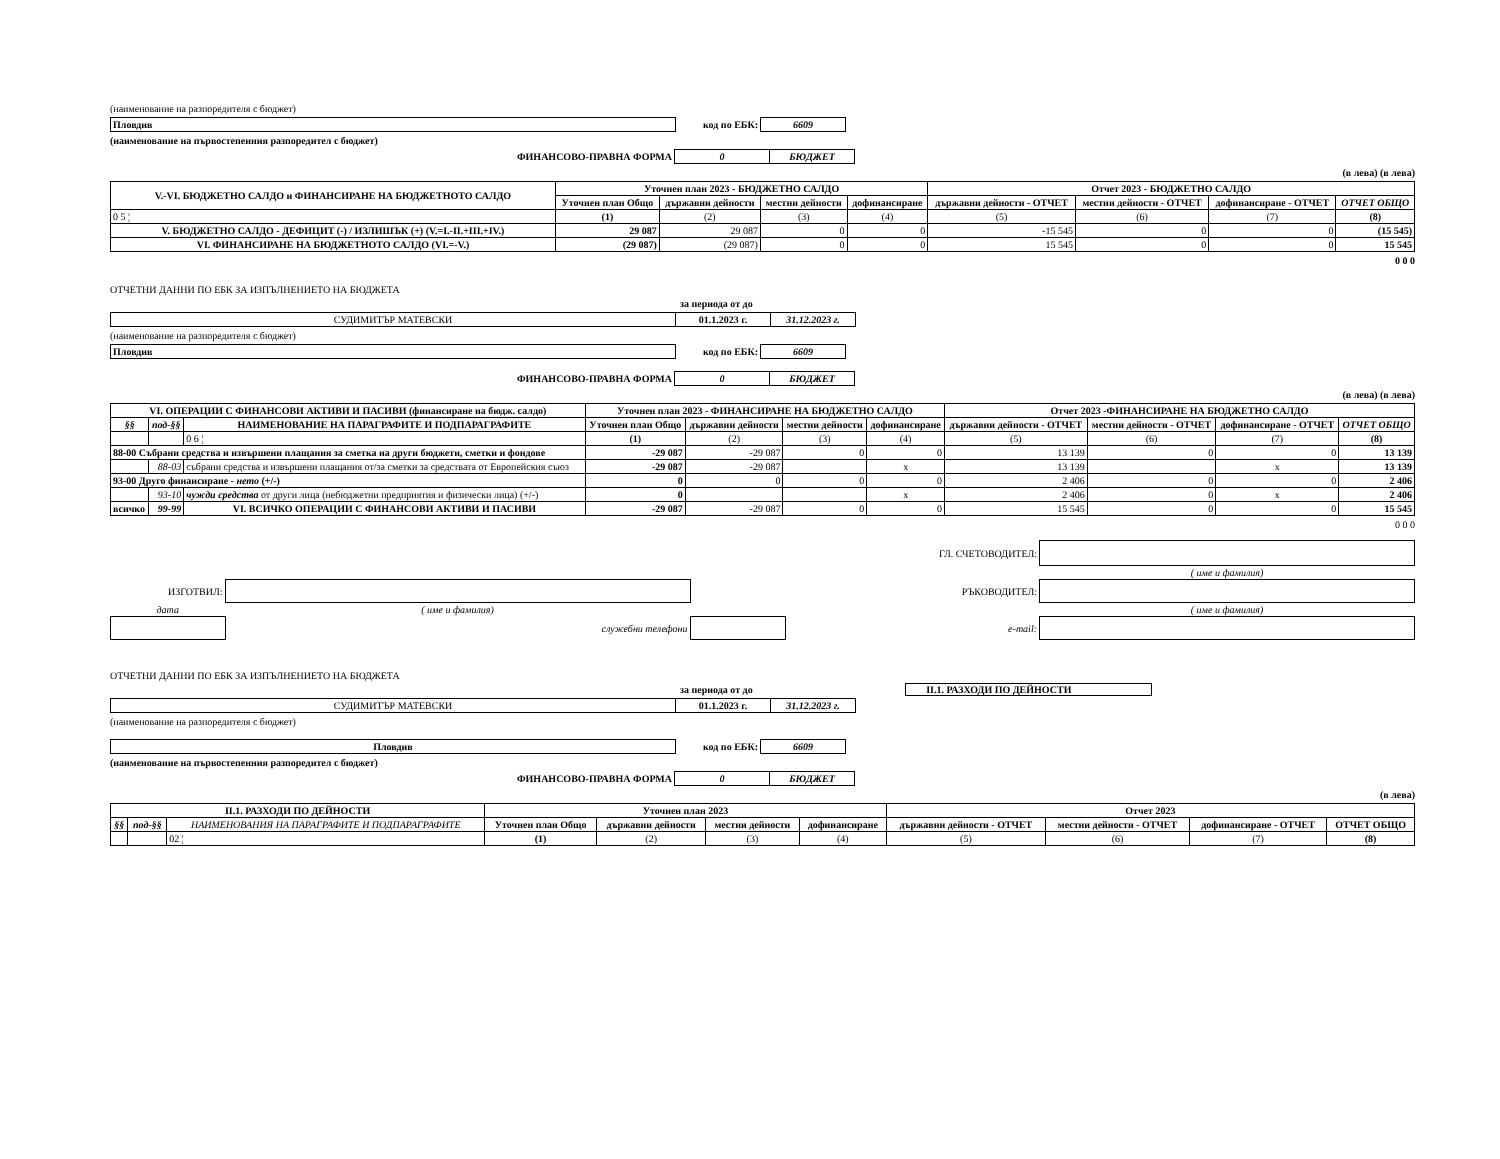(наименование на разпоредителя с бюджет)
| Пловдив | код по ЕБК: | 6609 | |
(наименование на първостепенния разпоредител с бюджет)
| ФИНАНСОВО-ПРАВНА ФОРМА | 0 | БЮДЖЕТ | |
(в лева) (в лева)
| V.-VI. БЮДЖЕТНО САЛДО и ФИНАНСИРАНЕ НА БЮДЖЕТНОТО САЛДО | Уточнен план 2023 - БЮДЖЕТНО САЛДО | | | | Отчет 2023 - БЮДЖЕТНО САЛДО | | | |
| --- | --- | --- | --- | --- | --- | --- | --- | --- |
| | Уточнен план Общо | държавни дейности | местни дейности | дофинансиране | държавни дейности - ОТЧЕТ | местни дейности - ОТЧЕТ | дофинансиране - ОТЧЕТ | ОТЧЕТ ОБЩО |
| 0 5 ¦ | (1) | (2) | (3) | (4) | (5) | (6) | (7) | (8) |
| V. БЮДЖЕТНО САЛДО - ДЕФИЦИТ (-) / ИЗЛИШЪК (+) (V.=I.-II.+III.+IV.) | 29 087 | 29 087 | 0 | 0 | -15 545 | 0 | 0 | (15 545) |
| VI. ФИНАНСИРАНЕ НА БЮДЖЕТНОТО САЛДО (VI.=-V.) | (29 087) | (29 087) | 0 | 0 | 15 545 | 0 | 0 | 15 545 |
0 0 0
ОТЧЕТНИ ДАННИ ПО ЕБК ЗА ИЗПЪЛНЕНИЕТО НА БЮДЖЕТА
за периода от до
| СУДИМИТЪР МАТЕВСКИ | 01.1.2023 г. | 31.12.2023 г. | |
(наименование на разпоредителя с бюджет)
| Пловдив | код по ЕБК: | 6609 | |
| ФИНАНСОВО-ПРАВНА ФОРМА | 0 | БЮДЖЕТ | |
(в лева) (в лева)
| VI. ОПЕРАЦИИ С ФИНАНСОВИ АКТИВИ И ПАСИВИ (финансиране на бюдж. салдо) | | | Уточнен план 2023 - ФИНАНСИРАНЕ НА БЮДЖЕТНО САЛДО | | | | Отчет 2023 -ФИНАНСИРАНЕ НА БЮДЖЕТНО САЛДО | | | |
| --- | --- | --- | --- | --- | --- | --- | --- | --- | --- | --- |
| §§ | под-§§ | НАИМЕНОВАНИЕ НА ПАРАГРАФИТЕ И ПОДПАРАГРАФИТЕ | Уточнен план Общо | държавни дейности | местни дейности | дофинансиране | държавни дейности - ОТЧЕТ | местни дейности - ОТЧЕТ | дофинансиране - ОТЧЕТ | ОТЧЕТ ОБЩО |
| | | 0 6 ¦ | (1) | (2) | (3) | (4) | (5) | (6) | (7) | (8) |
| 88-00 Събрани средства и извършени плащания за сметка на други бюджети, сметки и фондове | | | -29 087 | -29 087 | 0 | 0 | 13 139 | 0 | 0 | 13 139 |
| | 88-03 | събрани средства и извършени плащания от/за сметки за средствата от Европейския съюз | -29 087 | -29 087 | | x | 13 139 | | x | 13 139 |
| 93-00 Друго финансиране - нето (+/-) | | | 0 | 0 | 0 | 0 | 2 406 | 0 | 0 | 2 406 |
| | 93-10 | чужди средства от други лица (небюджетни предприятия и физически лица) (+/-) | 0 | | | x | 2 406 | 0 | x | 2 406 |
| всичко | 99-99 | VI. ВСИЧКО ОПЕРАЦИИ С ФИНАНСОВИ АКТИВИ И ПАСИВИ | -29 087 | -29 087 | 0 | 0 | 15 545 | 0 | 0 | 15 545 |
0 0 0
| ГЛ. СЧЕТОВОДИТЕЛ: | | | | |
| | | | | ( име и фамилия) |
| ИЗГОТВИЛ: | | РЪКОВОДИТЕЛ: | | |
| дата | ( име и фамилия) | | | ( име и фамилия) |
| | служебни телефони | | e-mail: | |
ОТЧЕТНИ ДАННИ ПО ЕБК ЗА ИЗПЪЛНЕНИЕТО НА БЮДЖЕТА
за периода от до II.1. РАЗХОДИ ПО ДЕЙНОСТИ
| СУДИМИТЪР МАТЕВСКИ | 01.1.2023 г. | 31.12.2023 г. | |
(наименование на разпоредителя с бюджет)
| Пловдив | код по ЕБК: | 6609 | |
(наименование на първостепенния разпоредител с бюджет)
| ФИНАНСОВО-ПРАВНА ФОРМА | 0 | БЮДЖЕТ | |
(в лева)
| II.1. РАЗХОДИ ПО ДЕЙНОСТИ | | | Уточнен план 2023 | | | | Отчет 2023 | | | |
| --- | --- | --- | --- | --- | --- | --- | --- | --- | --- | --- |
| §§ | под-§§ | НАИМЕНОВАНИЯ НА ПАРАГРАФИТЕ И ПОДПАРАГРАФИТЕ | Уточнен план Общо | държавни дейности | местни дейности | дофинансиране | държавни дейности - ОТЧЕТ | местни дейности - ОТЧЕТ | дофинансиране - ОТЧЕТ | ОТЧЕТ ОБЩО |
| | | 02 ¦ | (1) | (2) | (3) | (4) | (5) | (6) | (7) | (8) |